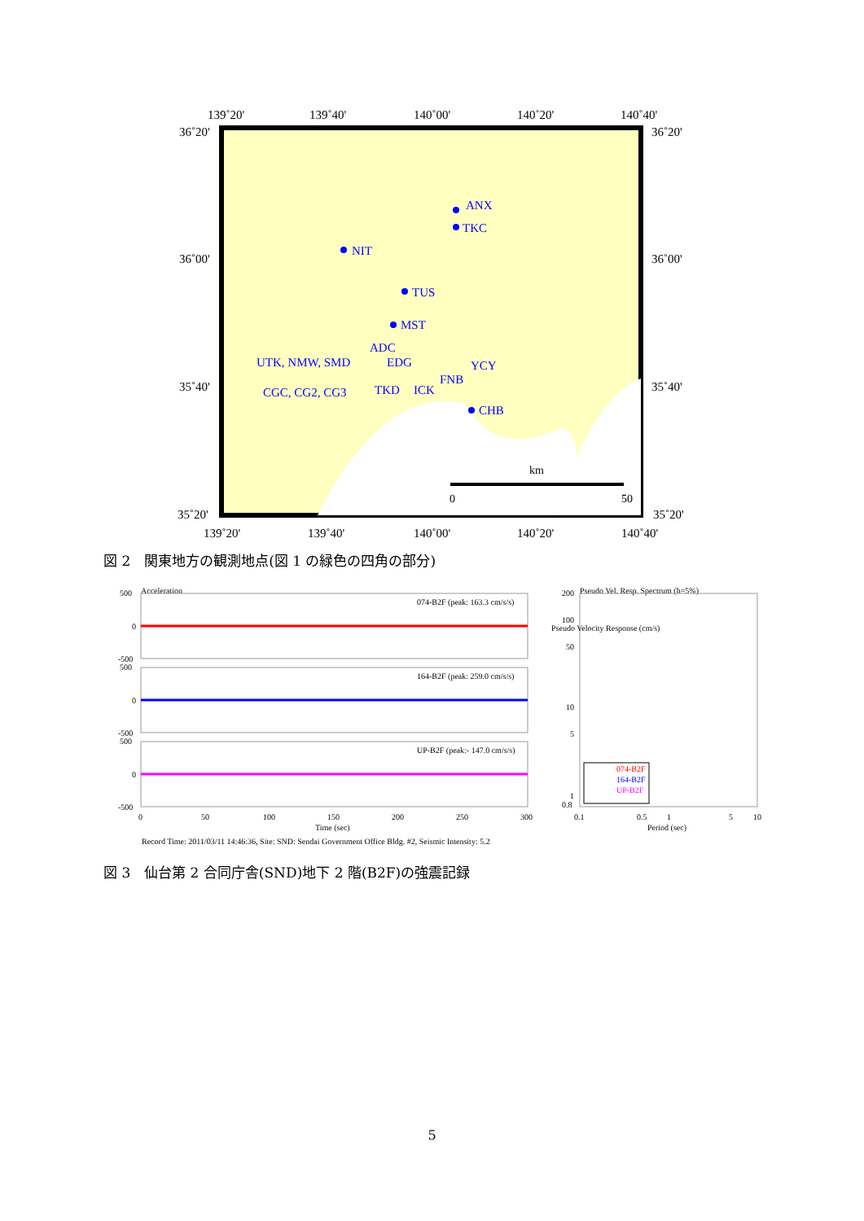139˚20'
139˚40'
140˚00'
140˚20'
140˚40'
36˚20'
36˚20'
36˚00'
36˚00'
35˚40'
35˚40'
35˚20'
35˚20'
ANX
TKC
NIT
TUS
MST
ADC
UTK, NMW, SMD
EDG
YCY
FNB
CGC, CG2, CG3
TKD
ICK
CHB
km
0
50
139˚20'
139˚40'
140˚00'
140˚20'
140˚40'
図 2　関東地方の観測地点(図 1 の緑色の四角の部分)
Acceleration
500
0
-500
074-B2F (peak: 163.3 cm/s/s)
500
0
-500
164-B2F (peak: 259.0 cm/s/s)
500
0
-500
UP-B2F (peak:- 147.0 cm/s/s)
0
50
100
150
200
250
300
Time (sec)
Record Time: 2011/03/11 14:46:36, Site: SND: Sendai Government Office Bldg. #2, Seismic Intensity: 5.2
Pseudo Vel. Resp. Spectrum (h=5%)
200
100
50
10
5
1
0.8
0.1
0.5
1
5
10
Period (sec)
Pseudo Velocity Response (cm/s)
074-B2F
164-B2F
UP-B2F
図 3　仙台第 2 合同庁舎(SND)地下 2 階(B2F)の強震記録
5